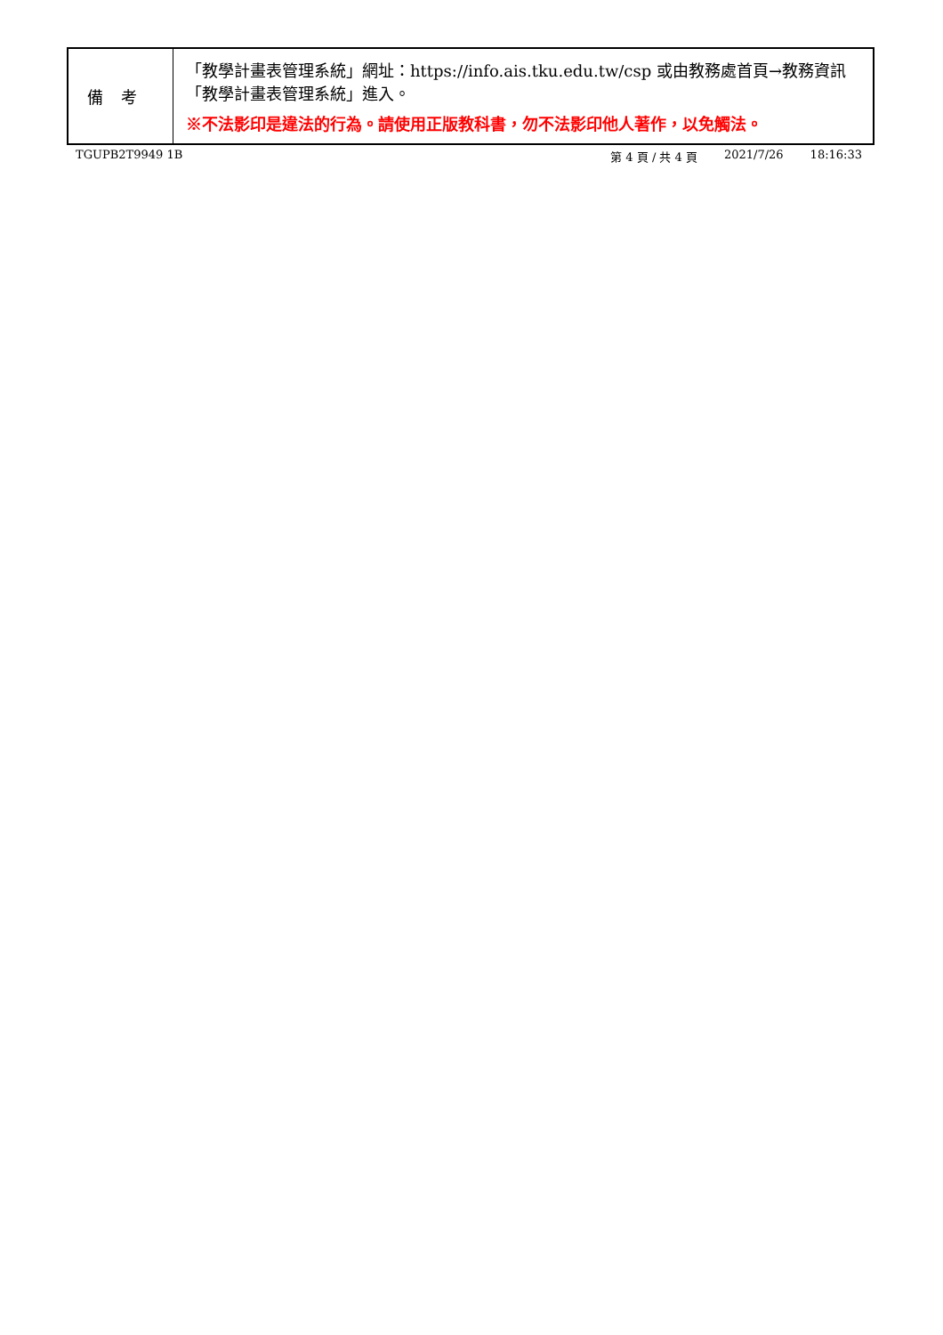| 備考 | 「教學計畫表管理系統」網址： https://info.ais.tku.edu.tw/csp 或由教務處首頁→教務資訊「教學計畫表管理系統」進入。 ※不法影印是違法的行為。請使用正版教科書，勿不法影印他人著作，以免觸法。 |
TGUPB2T9949 1B 第 4 頁 / 共 4 頁 2021/7/26 18:16:33